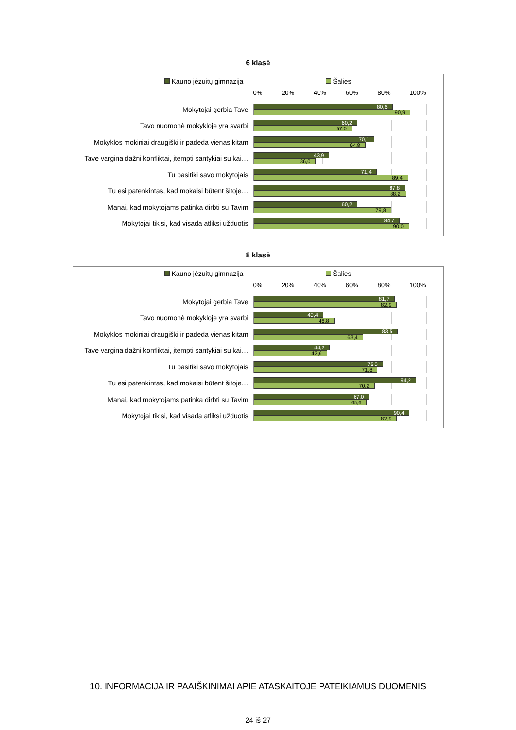6 klasė
Kauno jėzuitų gimnazija Šalies
0% 20% 40% 60% 80% 100%
Mokytojai gerbia Tave
80,6
90,9
Tavo nuomonė mokykloje yra svarbi
60,2
57,0
Mokyklos mokiniai draugiški ir padeda vienas kitam
70,1
64,8
Tave vargina dažni konfliktai, įtempti santykiai su kai…
43,9
36,0
Tu pasitiki savo mokytojais
71,4
89,4
Tu esi patenkintas, kad mokaisi būtent šitoje…
87,8
88,2
Manai, kad mokytojams patinka dirbti su Tavim
60,2
79,8
Mokytojai tikisi, kad visada atliksi užduotis
84,7
90,0
8 klasė
Kauno jėzuitų gimnazija Šalies
0% 20% 40% 60% 80% 100%
Mokytojai gerbia Tave
81,7
82,9
Tavo nuomonė mokykloje yra svarbi
40,4
46,8
Mokyklos mokiniai draugiški ir padeda vienas kitam
83,5
63,4
Tave vargina dažni konfliktai, įtempti santykiai su kai…
44,2
42,6
Tu pasitiki savo mokytojais
75,0
71,8
Tu esi patenkintas, kad mokaisi būtent šitoje…
94,2
70,2
Manai, kad mokytojams patinka dirbti su Tavim
67,0
65,6
Mokytojai tikisi, kad visada atliksi užduotis
90,4
82,9
10. INFORMACIJA IR PAAIŠKINIMAI APIE ATASKAITOJE PATEIKIAMUS DUOMENIS
24 iš 27